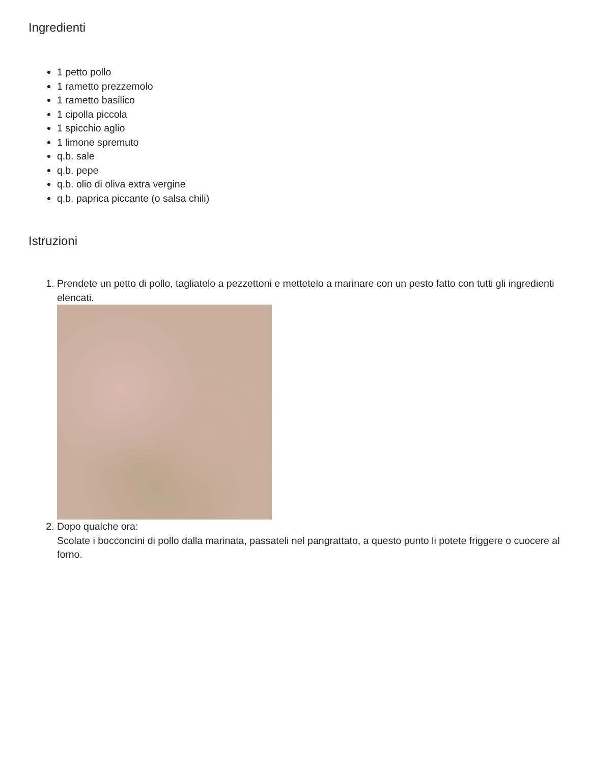Ingredienti
1 petto pollo
1 rametto prezzemolo
1 rametto basilico
1 cipolla piccola
1 spicchio aglio
1 limone spremuto
q.b. sale
q.b. pepe
q.b. olio di oliva extra vergine
q.b. paprica piccante (o salsa chili)
Istruzioni
1. Prendete un petto di pollo, tagliatelo a pezzettoni e mettetelo a marinare con un pesto fatto con tutti gli ingredienti elencati.
2. Dopo qualche ora:
Scolate i bocconcini di pollo dalla marinata, passateli nel pangrattato, a questo punto li potete friggere o cuocere al forno.